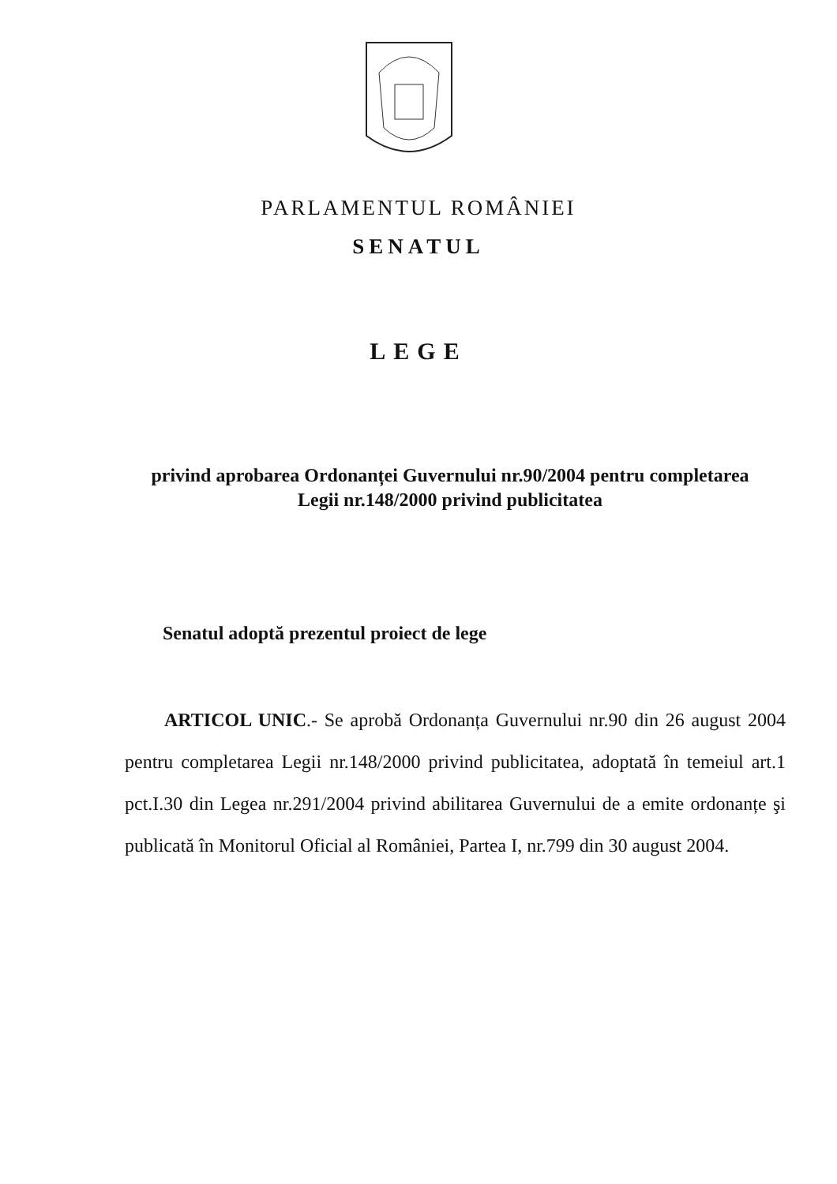PARLAMENTUL ROMÂNIEI
SENATUL
LEGE
privind aprobarea Ordonanței Guvernului nr.90/2004 pentru completarea Legii nr.148/2000 privind publicitatea
Senatul adoptă prezentul proiect de lege
ARTICOL UNIC.- Se aprobă Ordonanța Guvernului nr.90 din 26 august 2004 pentru completarea Legii nr.148/2000 privind publicitatea, adoptată în temeiul art.1 pct.I.30 din Legea nr.291/2004 privind abilitarea Guvernului de a emite ordonanțe şi publicată în Monitorul Oficial al României, Partea I, nr.799 din 30 august 2004.